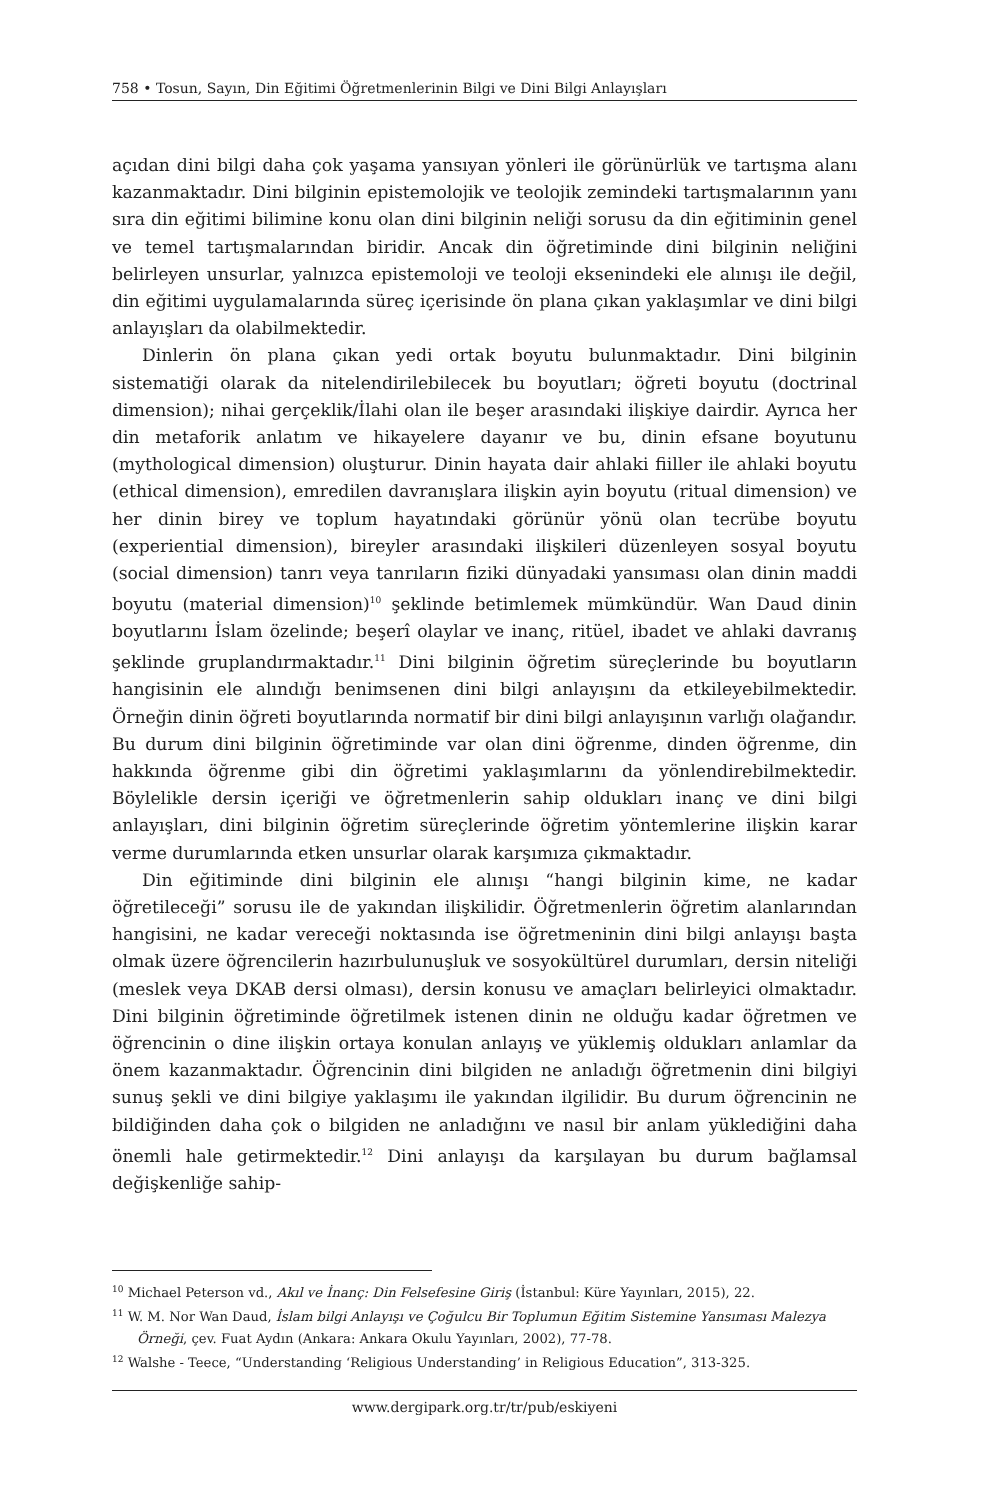758 • Tosun, Sayın, Din Eğitimi Öğretmenlerinin Bilgi ve Dini Bilgi Anlayışları
açıdan dini bilgi daha çok yaşama yansıyan yönleri ile görünürlük ve tartışma alanı kazanmaktadır. Dini bilginin epistemolojik ve teolojik zemindeki tartışmalarının yanı sıra din eğitimi bilimine konu olan dini bilginin neliği sorusu da din eğitiminin genel ve temel tartışmalarından biridir. Ancak din öğretiminde dini bilginin neliğini belirleyen unsurlar, yalnızca epistemoloji ve teoloji eksenindeki ele alınışı ile değil, din eğitimi uygulamalarında süreç içerisinde ön plana çıkan yaklaşımlar ve dini bilgi anlayışları da olabilmektedir.
Dinlerin ön plana çıkan yedi ortak boyutu bulunmaktadır. Dini bilginin sistematiği olarak da nitelendirilebilecek bu boyutları; öğreti boyutu (doctrinal dimension); nihai gerçeklik/İlahi olan ile beşer arasındaki ilişkiye dairdir. Ayrıca her din metaforik anlatım ve hikayelere dayanır ve bu, dinin efsane boyutunu (mythological dimension) oluşturur. Dinin hayata dair ahlaki fiiller ile ahlaki boyutu (ethical dimension), emredilen davranışlara ilişkin ayin boyutu (ritual dimension) ve her dinin birey ve toplum hayatındaki görünür yönü olan tecrübe boyutu (experiential dimension), bireyler arasındaki ilişkileri düzenleyen sosyal boyutu (social dimension) tanrı veya tanrıların fiziki dünyadaki yansıması olan dinin maddi boyutu (material dimension)<sup>10</sup> şeklinde betimlemek mümkündür. Wan Daud dinin boyutlarını İslam özelinde; beşerî olaylar ve inanç, ritüel, ibadet ve ahlaki davranış şeklinde gruplandırmaktadır.<sup>11</sup> Dini bilginin öğretim süreçlerinde bu boyutların hangisinin ele alındığı benimsenen dini bilgi anlayışını da etkileyebilmektedir. Örneğin dinin öğreti boyutlarında normatif bir dini bilgi anlayışının varlığı olağandır. Bu durum dini bilginin öğretiminde var olan dini öğrenme, dinden öğrenme, din hakkında öğrenme gibi din öğretimi yaklaşımlarını da yönlendirebilmektedir. Böylelikle dersin içeriği ve öğretmenlerin sahip oldukları inanç ve dini bilgi anlayışları, dini bilginin öğretim süreçlerinde öğretim yöntemlerine ilişkin karar verme durumlarında etken unsurlar olarak karşımıza çıkmaktadır.
Din eğitiminde dini bilginin ele alınışı “hangi bilginin kime, ne kadar öğretileceği” sorusu ile de yakından ilişkilidir. Öğretmenlerin öğretim alanlarından hangisini, ne kadar vereceği noktasında ise öğretmeninin dini bilgi anlayışı başta olmak üzere öğrencilerin hazırbulunuşluk ve sosyokültürel durumları, dersin niteliği (meslek veya DKAB dersi olması), dersin konusu ve amaçları belirleyici olmaktadır. Dini bilginin öğretiminde öğretilmek istenen dinin ne olduğu kadar öğretmen ve öğrencinin o dine ilişkin ortaya konulan anlayış ve yüklemiş oldukları anlamlar da önem kazanmaktadır. Öğrencinin dini bilgiden ne anladığı öğretmenin dini bilgiyi sunuş şekli ve dini bilgiye yaklaşımı ile yakından ilgilidir. Bu durum öğrencinin ne bildiğinden daha çok o bilgiden ne anladığını ve nasıl bir anlam yüklediğini daha önemli hale getirmektedir.<sup>12</sup> Dini anlayışı da karşılayan bu durum bağlamsal değişkenliğe sahip-
<sup>10</sup> Michael Peterson vd., Akıl ve İnanç: Din Felsefesine Giriş (İstanbul: Küre Yayınları, 2015), 22.
<sup>11</sup> W. M. Nor Wan Daud, İslam bilgi Anlayışı ve Çoğulcu Bir Toplumun Eğitim Sistemine Yansıması Malezya Örneği, çev. Fuat Aydın (Ankara: Ankara Okulu Yayınları, 2002), 77-78.
<sup>12</sup> Walshe - Teece, “Understanding ‘Religious Understanding’ in Religious Education”, 313-325.
www.dergipark.org.tr/tr/pub/eskiyeni